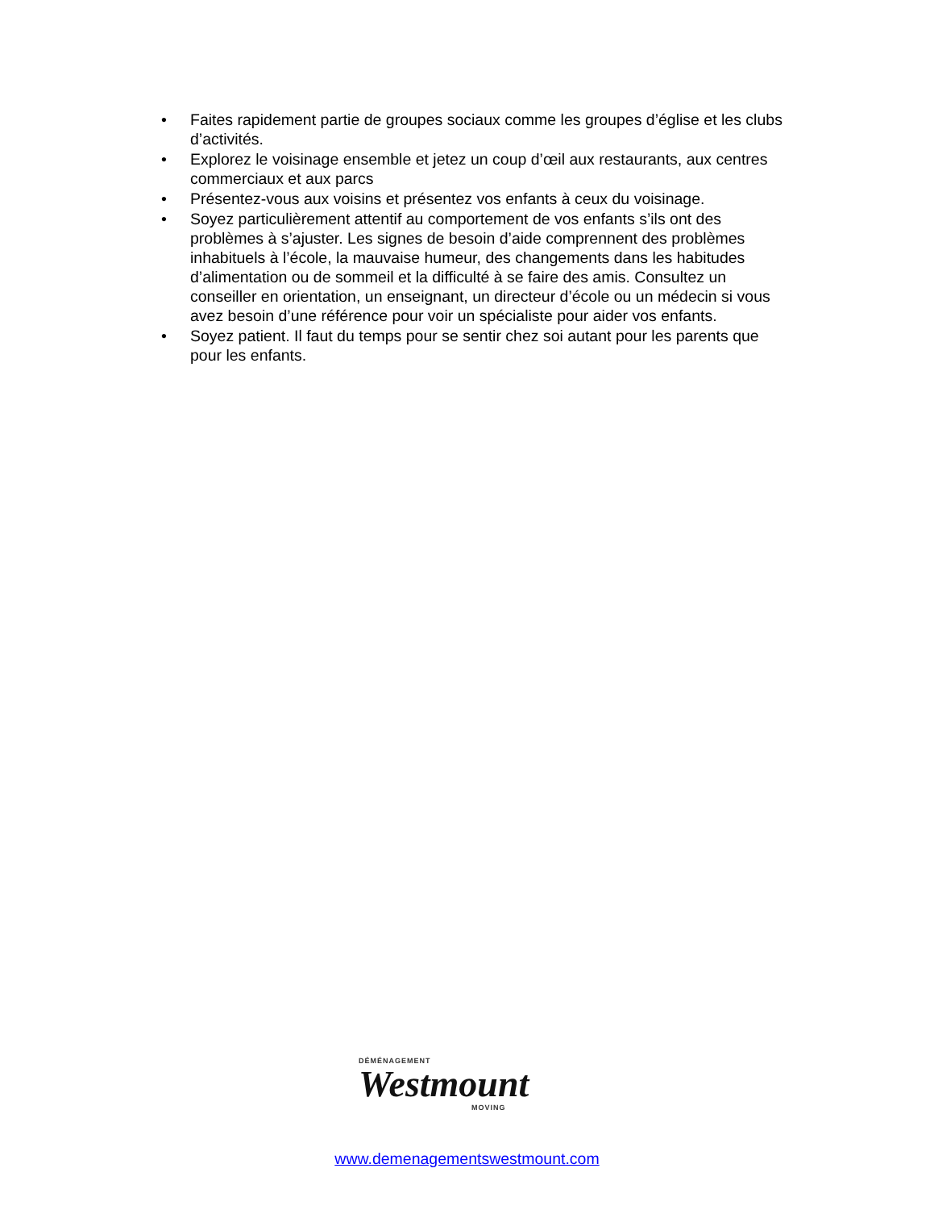• Faites rapidement partie de groupes sociaux comme les groupes d’église et les clubs d’activités.
• Explorez le voisinage ensemble et jetez un coup d’œil aux restaurants, aux centres commerciaux et aux parcs
• Présentez-vous aux voisins et présentez vos enfants à ceux du voisinage.
• Soyez particulièrement attentif au comportement de vos enfants s’ils ont des problèmes à s’ajuster. Les signes de besoin d’aide comprennent des problèmes inhabituels à l’école, la mauvaise humeur, des changements dans les habitudes d’alimentation ou de sommeil et la difficulté à se faire des amis. Consultez un conseiller en orientation, un enseignant, un directeur d’école ou un médecin si vous avez besoin d’une référence pour voir un spécialiste pour aider vos enfants.
• Soyez patient. Il faut du temps pour se sentir chez soi autant pour les parents que pour les enfants.
DÉMÉNAGEMENT
Westmount
MOVING
www.demenagementswestmount.com